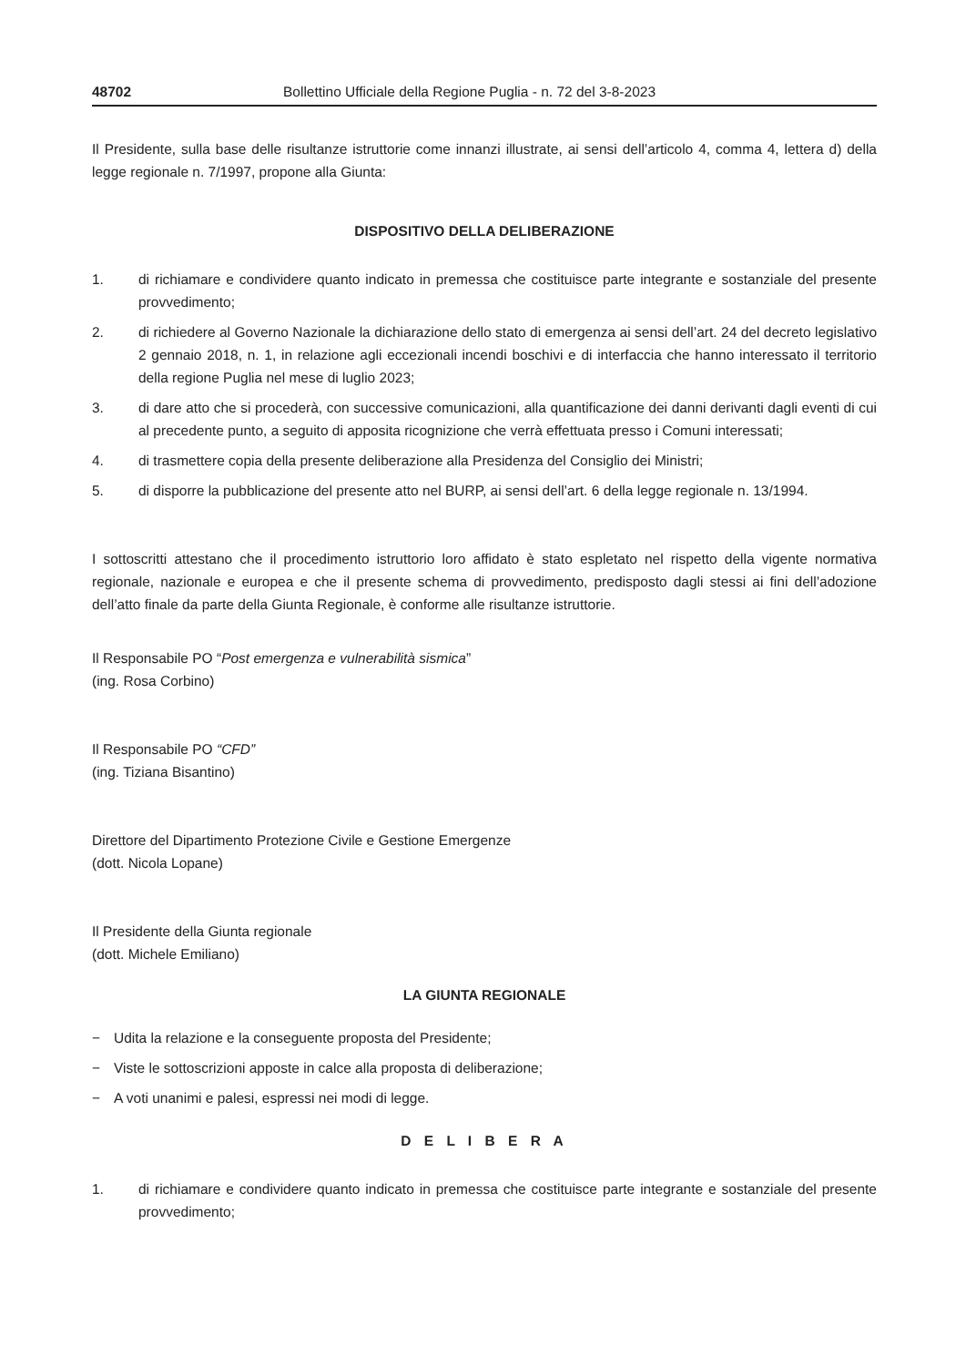48702 Bollettino Ufficiale della Regione Puglia - n. 72 del 3-8-2023
Il Presidente, sulla base delle risultanze istruttorie come innanzi illustrate, ai sensi dell’articolo 4, comma 4, lettera d) della legge regionale n. 7/1997, propone alla Giunta:
DISPOSITIVO DELLA DELIBERAZIONE
1. di richiamare e condividere quanto indicato in premessa che costituisce parte integrante e sostanziale del presente provvedimento;
2. di richiedere al Governo Nazionale la dichiarazione dello stato di emergenza ai sensi dell’art. 24 del decreto legislativo 2 gennaio 2018, n. 1, in relazione agli eccezionali incendi boschivi e di interfaccia che hanno interessato il territorio della regione Puglia nel mese di luglio 2023;
3. di dare atto che si procederà, con successive comunicazioni, alla quantificazione dei danni derivanti dagli eventi di cui al precedente punto, a seguito di apposita ricognizione che verrà effettuata presso i Comuni interessati;
4. di trasmettere copia della presente deliberazione alla Presidenza del Consiglio dei Ministri;
5. di disporre la pubblicazione del presente atto nel BURP, ai sensi dell’art. 6 della legge regionale n. 13/1994.
I sottoscritti attestano che il procedimento istruttorio loro affidato è stato espletato nel rispetto della vigente normativa regionale, nazionale e europea e che il presente schema di provvedimento, predisposto dagli stessi ai fini dell’adozione dell’atto finale da parte della Giunta Regionale, è conforme alle risultanze istruttorie.
Il Responsabile PO “Post emergenza e vulnerabilità sismica”
(ing. Rosa Corbino)
Il Responsabile PO “CFD”
(ing. Tiziana Bisantino)
Direttore del Dipartimento Protezione Civile e Gestione Emergenze
(dott. Nicola Lopane)
Il Presidente della Giunta regionale
(dott. Michele Emiliano)
LA GIUNTA REGIONALE
− Udita la relazione e la conseguente proposta del Presidente;
− Viste le sottoscrizioni apposte in calce alla proposta di deliberazione;
− A voti unanimi e palesi, espressi nei modi di legge.
D E L I B E R A
1. di richiamare e condividere quanto indicato in premessa che costituisce parte integrante e sostanziale del presente provvedimento;